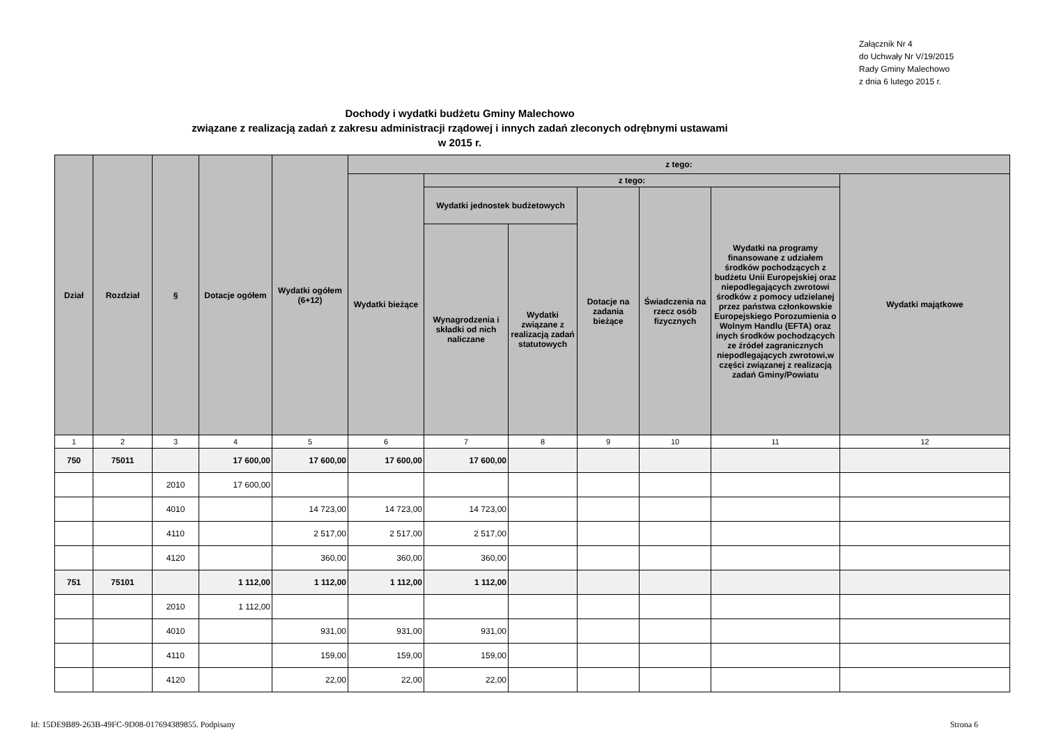Załącznik Nr 4
do Uchwały Nr V/19/2015
Rady Gminy Malechowo
z dnia 6 lutego 2015 r.
Dochody i wydatki budżetu Gminy Malechowo
związane z realizacją zadań z zakresu administracji rządowej i innych zadań zleconych odrębnymi ustawami
w 2015 r.
| Dział | Rozdział | § | Dotacje ogółem | Wydatki ogółem (6+12) | z tego: | | | | | | |
| --- | --- | --- | --- | --- | --- | --- | --- | --- | --- | --- | --- |
| | | | | | Wydatki bieżące | z tego: | | | | | Wydatki majątkowe |
| | | | | | | Wydatki jednostek budżetowych | | Dotacje na zadania bieżące | Świadczenia na rzecz osób fizycznych | Wydatki na programy finansowane z udziałem środków pochodzących z budżetu Unii Europejskiej oraz niepodlegających zwrotowi środków z pomocy udzielanej przez państwa członkowskie Europejskiego Porozumienia o Wolnym Handlu (EFTA) oraz inych środków pochodzących ze źródeł zagranicznych niepodlegających zwrotowi,w części związanej z realizacją zadań Gminy/Powiatu | |
| | | | | | | Wynagrodzenia i składki od nich naliczane | Wydatki związane z realizacją zadań statutowych | | | | |
| 1 | 2 | 3 | 4 | 5 | 6 | 7 | 8 | 9 | 10 | 11 | 12 |
| 750 | 75011 | | 17 600,00 | 17 600,00 | 17 600,00 | 17 600,00 | | | | | |
| | | 2010 | 17 600,00 | | | | | | | | |
| | | 4010 | | 14 723,00 | 14 723,00 | 14 723,00 | | | | | |
| | | 4110 | | 2 517,00 | 2 517,00 | 2 517,00 | | | | | |
| | | 4120 | | 360,00 | 360,00 | 360,00 | | | | | |
| 751 | 75101 | | 1 112,00 | 1 112,00 | 1 112,00 | 1 112,00 | | | | | |
| | | 2010 | 1 112,00 | | | | | | | | |
| | | 4010 | | 931,00 | 931,00 | 931,00 | | | | | |
| | | 4110 | | 159,00 | 159,00 | 159,00 | | | | | |
| | | 4120 | | 22,00 | 22,00 | 22,00 | | | | | |
Id: 15DE9B89-263B-49FC-9D08-017694389855. Podpisany Strona 6